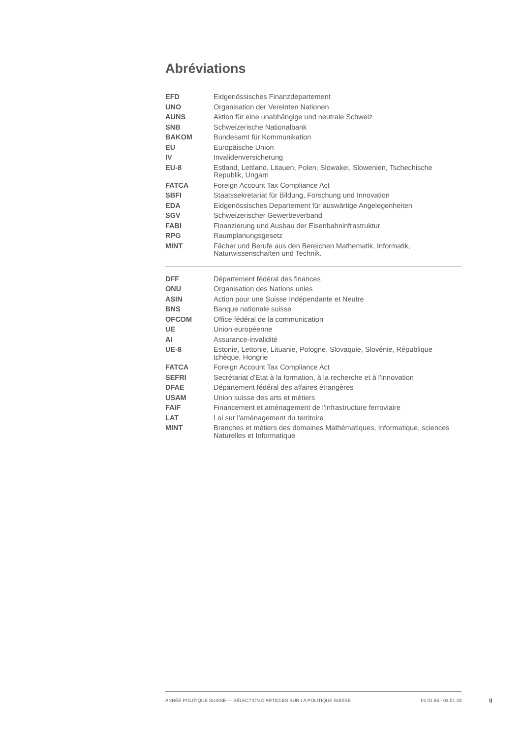Abréviations
| EFD | Eidgenössisches Finanzdepartement |
| UNO | Organisation der Vereinten Nationen |
| AUNS | Aktion für eine unabhängige und neutrale Schweiz |
| SNB | Schweizerische Nationalbank |
| BAKOM | Bundesamt für Kommunikation |
| EU | Europäische Union |
| IV | Invalidenversicherung |
| EU-8 | Estland, Lettland, Litauen, Polen, Slowakei, Slowenien, Tschechische Republik, Ungarn |
| FATCA | Foreign Account Tax Compliance Act |
| SBFI | Staatssekretariat für Bildung, Forschung und Innovation |
| EDA | Eidgenössisches Departement für auswärtige Angelegenheiten |
| SGV | Schweizerischer Gewerbeverband |
| FABI | Finanzierung und Ausbau der Eisenbahninfrastruktur |
| RPG | Raumplanungsgesetz |
| MINT | Fächer und Berufe aus den Bereichen Mathematik, Informatik, Naturwissenschaften und Technik. |
| DFF | Département fédéral des finances |
| ONU | Organisation des Nations unies |
| ASIN | Action pour une Suisse Indépendante et Neutre |
| BNS | Banque nationale suisse |
| OFCOM | Office fédéral de la communication |
| UE | Union européenne |
| AI | Assurance-invalidité |
| UE-8 | Estonie, Lettonie, Lituanie, Pologne, Slovaquie, Slovénie, République tchèque, Hongrie |
| FATCA | Foreign Account Tax Compliance Act |
| SEFRI | Secrétariat d'Etat à la formation, à la recherche et à l'innovation |
| DFAE | Département fédéral des affaires étrangères |
| USAM | Union suisse des arts et métiers |
| FAIF | Financement et aménagement de l'infrastructure ferroviaire |
| LAT | Loi sur l'aménagement du territoire |
| MINT | Branches et métiers des domaines Mathématiques, Informatique, sciences Naturelles et Informatique |
ANNÉE POLITIQUE SUISSE — SÉLECTION D'ARTICLES SUR LA POLITIQUE SUISSE 01.01.65 - 01.01.23
II